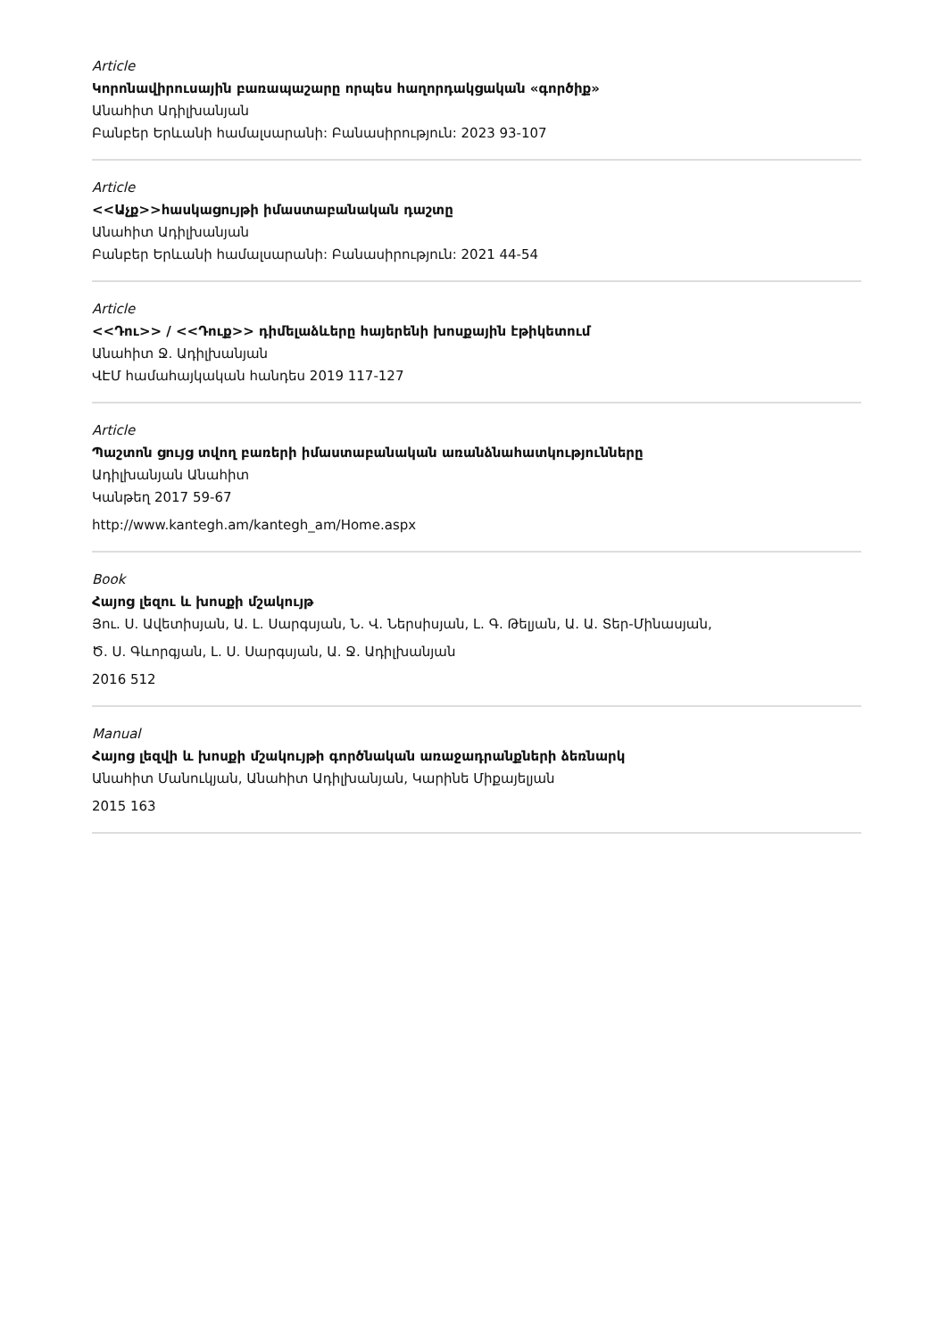Article
Կորոնավիրուսային բառապաշարը որպես հաղորդակցական «գործիք»
Անահիտ Ադիլխանյան
Բանբեր Երևանի համալսարանի: Բանասիրություն: 2023 93-107
Article
<<Աչք>>հասկացույթի իմաստաբանական դաշտը
Անահիտ Ադիլխանյան
Բանբեր Երևանի համալսարանի: Բանասիրություն: 2021 44-54
Article
<<Դու>> / <<Դուք>> դիմելաձևերը հայերենի խոսքային էթիկետում
Անահիտ Ջ. Ադիլխանյան
ՎԷՄ համահայկական հանդես 2019 117-127
Article
Պաշտոն ցույց տվող բառերի իմաստաբանական առանձնահատկությունները
Ադիլխանյան Անահիտ
Կանթեղ 2017 59-67
http://www.kantegh.am/kantegh_am/Home.aspx
Book
Հայոց լեզու և խոսքի մշակույթ
Յու. Ս. Ավետիսյան, Ա. Լ. Սարգսյան, Ն. Վ. Ներսիսյան, Լ. Գ. Թելյան, Ա. Ա. Տեր-Մինասյան,
Ծ. Ս. Գևորգյան, Լ. Ս. Սարգսյան, Ա. Ջ. Ադիլխանյան
2016 512
Manual
Հայոց լեզվի և խոսքի մշակույթի գործնական առաջադրանքների ձեռնարկ
Անահիտ Մանուկյան, Անահիտ Ադիլխանյան, Կարինե Միքայելյան
2015 163